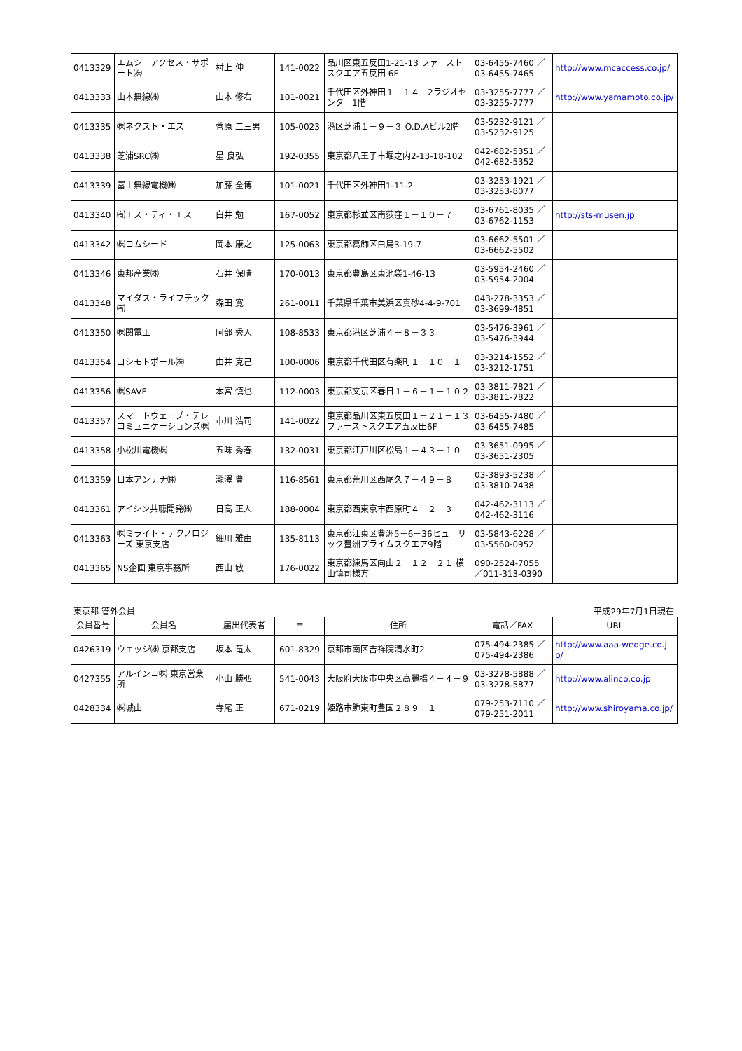| 0413329 | エムシーアクセス・サポート㈱ | 村上 伸一 | 141-0022 | 品川区東五反田1-21-13 ファーストスクエア五反田 6F | 03-6455-7460 ／ 03-6455-7465 | http://www.mcaccess.co.jp/ |
| 0413333 | 山本無線㈱ | 山本 修右 | 101-0021 | 千代田区外神田１－１４－2ラジオセンター1階 | 03-3255-7777 ／ 03-3255-7777 | http://www.yamamoto.co.jp/ |
| 0413335 | ㈱ネクスト・エス | 菅原 二三男 | 105-0023 | 港区芝浦１－９－３ O.D.Aビル2階 | 03-5232-9121 ／ 03-5232-9125 | |
| 0413338 | 芝浦SRC㈱ | 星 良弘 | 192-0355 | 東京都八王子市堀之内2-13-18-102 | 042-682-5351 ／ 042-682-5352 | |
| 0413339 | 富士無線電機㈱ | 加藤 全博 | 101-0021 | 千代田区外神田1-11-2 | 03-3253-1921 ／ 03-3253-8077 | |
| 0413340 | ㈲エス・ティ・エス | 白井 勉 | 167-0052 | 東京都杉並区南荻窪１－１０－７ | 03-6761-8035 ／ 03-6762-1153 | http://sts-musen.jp |
| 0413342 | ㈱コムシード | 岡本 康之 | 125-0063 | 東京都葛飾区白鳥3-19-7 | 03-6662-5501 ／ 03-6662-5502 | |
| 0413346 | 東邦産業㈱ | 石井 保晴 | 170-0013 | 東京都豊島区東池袋1-46-13 | 03-5954-2460 ／ 03-5954-2004 | |
| 0413348 | マイダス・ライフテック㈲ | 森田 寛 | 261-0011 | 千葉県千葉市美浜区真砂4-4-9-701 | 043-278-3353 ／ 03-3699-4851 | |
| 0413350 | ㈱関電工 | 阿部 秀人 | 108-8533 | 東京都港区芝浦４－８－３３ | 03-5476-3961 ／ 03-5476-3944 | |
| 0413354 | ヨシモトポール㈱ | 由井 克己 | 100-0006 | 東京都千代田区有楽町１－１０－１ | 03-3214-1552 ／ 03-3212-1751 | |
| 0413356 | ㈱SAVE | 本宮 慎也 | 112-0003 | 東京都文京区春日１－６－１－１０２ | 03-3811-7821 ／ 03-3811-7822 | |
| 0413357 | スマートウェーブ・テレコミュニケーションズ㈱ | 市川 浩司 | 141-0022 | 東京都品川区東五反田１－２１－１３ファーストスクエア五反田6F | 03-6455-7480 ／ 03-6455-7485 | |
| 0413358 | 小松川電機㈱ | 五味 秀春 | 132-0031 | 東京都江戸川区松島１－４３－１０ | 03-3651-0995 ／ 03-3651-2305 | |
| 0413359 | 日本アンテナ㈱ | 瀧澤 豊 | 116-8561 | 東京都荒川区西尾久７－４９－８ | 03-3893-5238 ／ 03-3810-7438 | |
| 0413361 | アイシン共聴開発㈱ | 日高 正人 | 188-0004 | 東京都西東京市西原町４－２－３ | 042-462-3113 ／ 042-462-3116 | |
| 0413363 | ㈱ミライト・テクノロジーズ 東京支店 | 細川 雅由 | 135-8113 | 東京都江東区豊洲5－6－36ヒューリック豊洲プライムスクエア9階 | 03-5843-6228 ／ 03-5560-0952 | |
| 0413365 | NS企画 東京事務所 | 西山 敏 | 176-0022 | 東京都練馬区向山２－１２－２１ 横山慎司様方 | 090-2524-7055 ／011-313-0390 | |
東京都 管外会員 平成29年7月1日現在
| 会員番号 | 会員名 | 届出代表者 | 〒 | 住所 | 電話／FAX | URL |
| --- | --- | --- | --- | --- | --- | --- |
| 0426319 | ウェッジ㈱ 京都支店 | 坂本 竜太 | 601-8329 | 京都市南区吉祥院清水町2 | 075-494-2385 ／ 075-494-2386 | http://www.aaa-wedge.co.jp/ |
| 0427355 | アルインコ㈱ 東京営業所 | 小山 勝弘 | 541-0043 | 大阪府大阪市中央区高麗橋４－４－９ | 03-3278-5888 ／ 03-3278-5877 | http://www.alinco.co.jp |
| 0428334 | ㈱城山 | 寺尾 正 | 671-0219 | 姫路市飾東町豊国２８９－１ | 079-253-7110 ／ 079-251-2011 | http://www.shiroyama.co.jp/ |